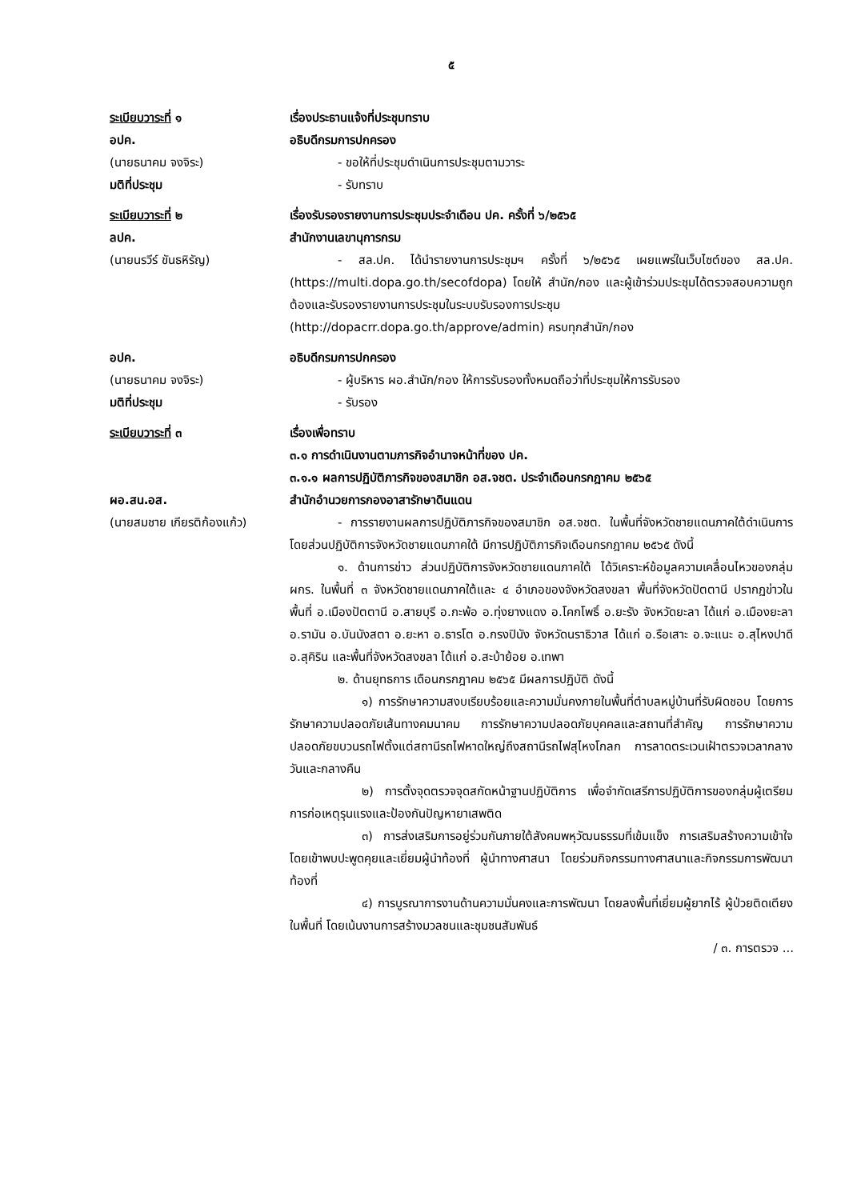๕
ระเบียบวาระที่ ๑ เรื่องประธานแจ้งที่ประชุมทราบ
อปค. อธิบดีกรมการปกครอง
(นายธนาคม จงจิระ) - ขอให้ที่ประชุมดำเนินการประชุมตามวาระ
มติที่ประชุม - รับทราบ
ระเบียบวาระที่ ๒ เรื่องรับรองรายงานการประชุมประจำเดือน ปค. ครั้งที่ ๖/๒๕๖๕
ลปค. สำนักงานเลขานุการกรม
(นายนรวีร์ ขันธหิรัญ) - สล.ปค. ได้นำรายงานการประชุมฯ ครั้งที่ ๖/๒๕๖๕ เผยแพร่ในเว็บไซต์ของ สล.ปค. (https://multi.dopa.go.th/secofdopa) โดยให้ สำนัก/กอง และผู้เข้าร่วมประชุมได้ตรวจสอบความถูกต้องและรับรองรายงานการประชุมในระบบรับรองการประชุม (http://dopacrr.dopa.go.th/approve/admin) ครบทุกสำนัก/กอง
อปค. อธิบดีกรมการปกครอง
(นายธนาคม จงจิระ) - ผู้บริหาร ผอ.สำนัก/กอง ให้การรับรองทั้งหมดถือว่าที่ประชุมให้การรับรอง
มติที่ประชุม - รับรอง
ระเบียบวาระที่ ๓ เรื่องเพื่อทราบ
๓.๑ การดำเนินงานตามภารกิจอำนาจหน้าที่ของ ปค.
๓.๑.๑ ผลการปฏิบัติภารกิจของสมาชิก อส.จชต. ประจำเดือนกรกฎาคม ๒๕๖๕
ผอ.สน.อส. สำนักอำนวยการกองอาสารักษาดินแดน
(นายสมชาย เกียรติก้องแก้ว)
- การรายงานผลการปฏิบัติภารกิจของสมาชิก อส.จชต. ในพื้นที่จังหวัดชายแดนภาคใต้ดำเนินการโดยส่วนปฏิบัติการจังหวัดชายแดนภาคใต้ มีการปฏิบัติภารกิจเดือนกรกฎาคม ๒๕๖๕ ดังนี้
๑. ด้านการข่าว ส่วนปฏิบัติการจังหวัดชายแดนภาคใต้ ได้วิเคราะห์ข้อมูลความเคลื่อนไหวของกลุ่ม ผกร. ในพื้นที่ ๓ จังหวัดชายแดนภาคใต้และ ๔ อำเภอของจังหวัดสงขลา พื้นที่จังหวัดปัตตานี ปรากฏข่าวในพื้นที่ อ.เมืองปัตตานี อ.สายบุรี อ.กะพ้อ อ.ทุ่งยางแดง อ.โคกโพธิ์ อ.ยะรัง จังหวัดยะลา ได้แก่ อ.เมืองยะลา อ.รามัน อ.บันนังสตา อ.ยะหา อ.ธารโต อ.กรงปินัง จังหวัดนราธิวาส ได้แก่ อ.รือเสาะ อ.จะแนะ อ.สุไหงปาดี อ.สุคิริน และพื้นที่จังหวัดสงขลา ได้แก่ อ.สะบ้าย้อย อ.เทพา
๒. ด้านยุทธการ เดือนกรกฎาคม ๒๕๖๕ มีผลการปฏิบัติ ดังนี้
๑) การรักษาความสงบเรียบร้อยและความมั่นคงภายในพื้นที่ตำบลหมู่บ้านที่รับผิดชอบ โดยการรักษาความปลอดภัยเส้นทางคมนาคม การรักษาความปลอดภัยบุคคลและสถานที่สำคัญ การรักษาความปลอดภัยขบวนรถไฟตั้งแต่สถานีรถไฟหาดใหญ่ถึงสถานีรถไฟสุไหงโกลก การลาดตระเวนเฝ้าตรวจเวลากลางวันและกลางคืน
๒) การตั้งจุดตรวจจุดสกัดหน้าฐานปฏิบัติการ เพื่อจำกัดเสรีการปฏิบัติการของกลุ่มผู้เตรียมการก่อเหตุรุนแรงและป้องกันปัญหายาเสพติด
๓) การส่งเสริมการอยู่ร่วมกันภายใต้สังคมพหุวัฒนธรรมที่เข้มแข็ง การเสริมสร้างความเข้าใจ โดยเข้าพบปะพูดคุยและเยี่ยมผู้นำท้องที่ ผู้นำทางศาสนา โดยร่วมกิจกรรมทางศาสนาและกิจกรรมการพัฒนาท้องที่
๔) การบูรณาการงานด้านความมั่นคงและการพัฒนา โดยลงพื้นที่เยี่ยมผู้ยากไร้ ผู้ป่วยติดเตียงในพื้นที่ โดยเน้นงานการสร้างมวลชนและชุมชนสัมพันธ์
/ ๓. การตรวจ ...